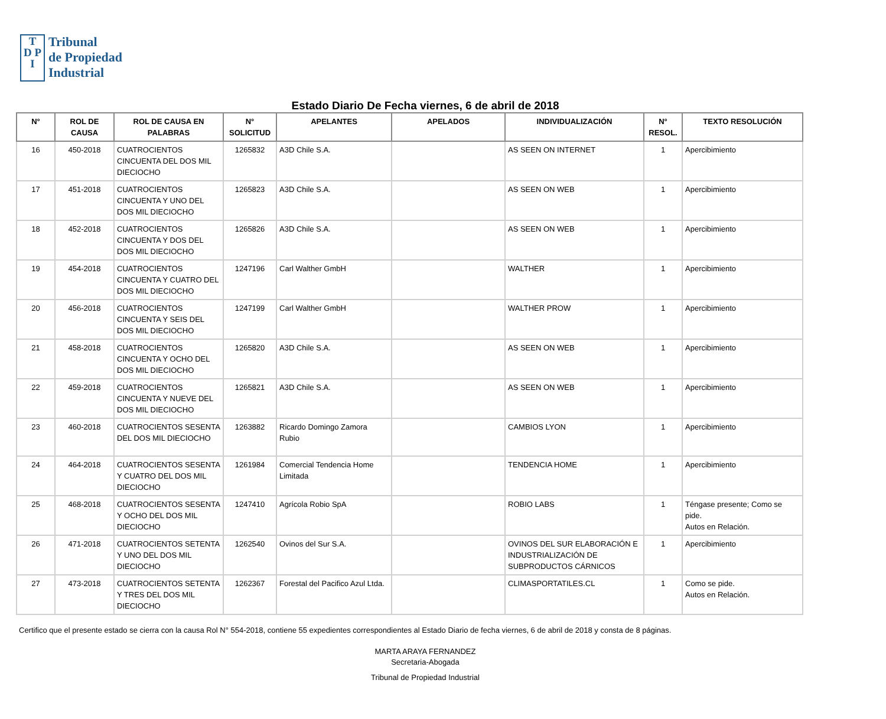T
D P
I
Tribunal
de Propiedad
Industrial
Estado Diario De Fecha viernes, 6 de abril de 2018
| N° | ROL DE CAUSA | ROL DE CAUSA EN PALABRAS | N° SOLICITUD | APELANTES | APELADOS | INDIVIDUALIZACIÓN | N° RESOL. | TEXTO RESOLUCIÓN |
| --- | --- | --- | --- | --- | --- | --- | --- | --- |
| 16 | 450-2018 | CUATROCIENTOS CINCUENTA DEL DOS MIL DIECIOCHO | 1265832 | A3D Chile S.A. | | AS SEEN ON INTERNET | 1 | Apercibimiento |
| 17 | 451-2018 | CUATROCIENTOS CINCUENTA Y UNO DEL DOS MIL DIECIOCHO | 1265823 | A3D Chile S.A. | | AS SEEN ON WEB | 1 | Apercibimiento |
| 18 | 452-2018 | CUATROCIENTOS CINCUENTA Y DOS DEL DOS MIL DIECIOCHO | 1265826 | A3D Chile S.A. | | AS SEEN ON WEB | 1 | Apercibimiento |
| 19 | 454-2018 | CUATROCIENTOS CINCUENTA Y CUATRO DEL DOS MIL DIECIOCHO | 1247196 | Carl Walther GmbH | | WALTHER | 1 | Apercibimiento |
| 20 | 456-2018 | CUATROCIENTOS CINCUENTA Y SEIS DEL DOS MIL DIECIOCHO | 1247199 | Carl Walther GmbH | | WALTHER PROW | 1 | Apercibimiento |
| 21 | 458-2018 | CUATROCIENTOS CINCUENTA Y OCHO DEL DOS MIL DIECIOCHO | 1265820 | A3D Chile S.A. | | AS SEEN ON WEB | 1 | Apercibimiento |
| 22 | 459-2018 | CUATROCIENTOS CINCUENTA Y NUEVE DEL DOS MIL DIECIOCHO | 1265821 | A3D Chile S.A. | | AS SEEN ON WEB | 1 | Apercibimiento |
| 23 | 460-2018 | CUATROCIENTOS SESENTA DEL DOS MIL DIECIOCHO | 1263882 | Ricardo Domingo Zamora Rubio | | CAMBIOS LYON | 1 | Apercibimiento |
| 24 | 464-2018 | CUATROCIENTOS SESENTA Y CUATRO DEL DOS MIL DIECIOCHO | 1261984 | Comercial Tendencia Home Limitada | | TENDENCIA HOME | 1 | Apercibimiento |
| 25 | 468-2018 | CUATROCIENTOS SESENTA Y OCHO DEL DOS MIL DIECIOCHO | 1247410 | Agrícola Robio SpA | | ROBIO LABS | 1 | Téngase presente; Como se pide. Autos en Relación. |
| 26 | 471-2018 | CUATROCIENTOS SETENTA Y UNO DEL DOS MIL DIECIOCHO | 1262540 | Ovinos del Sur S.A. | | OVINOS DEL SUR ELABORACIÓN E INDUSTRIALIZACIÓN DE SUBPRODUCTOS CÁRNICOS | 1 | Apercibimiento |
| 27 | 473-2018 | CUATROCIENTOS SETENTA Y TRES DEL DOS MIL DIECIOCHO | 1262367 | Forestal del Pacifico Azul Ltda. | | CLIMASPORTATILES.CL | 1 | Como se pide. Autos en Relación. |
Certifico que el presente estado se cierra con la causa Rol N° 554-2018, contiene 55 expedientes correspondientes al Estado Diario de fecha viernes, 6 de abril de 2018 y consta de 8 páginas.
MARTA ARAYA FERNANDEZ
Secretaria-Abogada
Tribunal de Propiedad Industrial